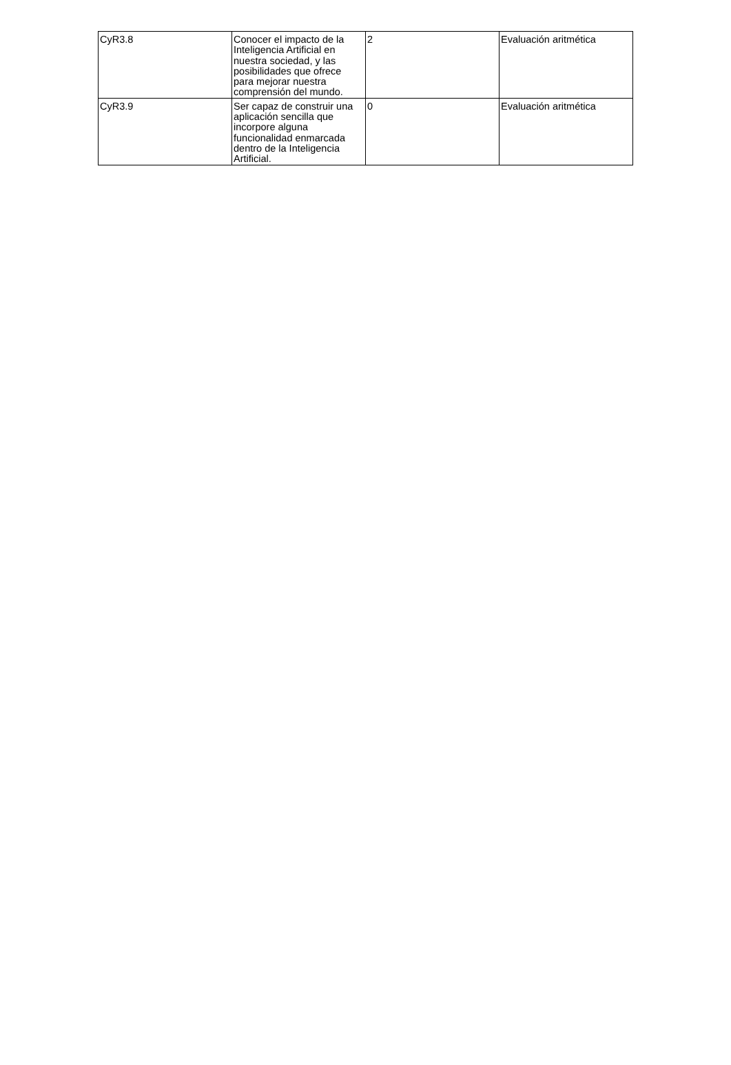| CyR3.8 | Conocer el impacto de la Inteligencia Artificial en nuestra sociedad, y las posibilidades que ofrece para mejorar nuestra comprensión del mundo. | 2 | Evaluación aritmética |
| CyR3.9 | Ser capaz de construir una aplicación sencilla que incorpore alguna funcionalidad enmarcada dentro de la Inteligencia Artificial. | 0 | Evaluación aritmética |